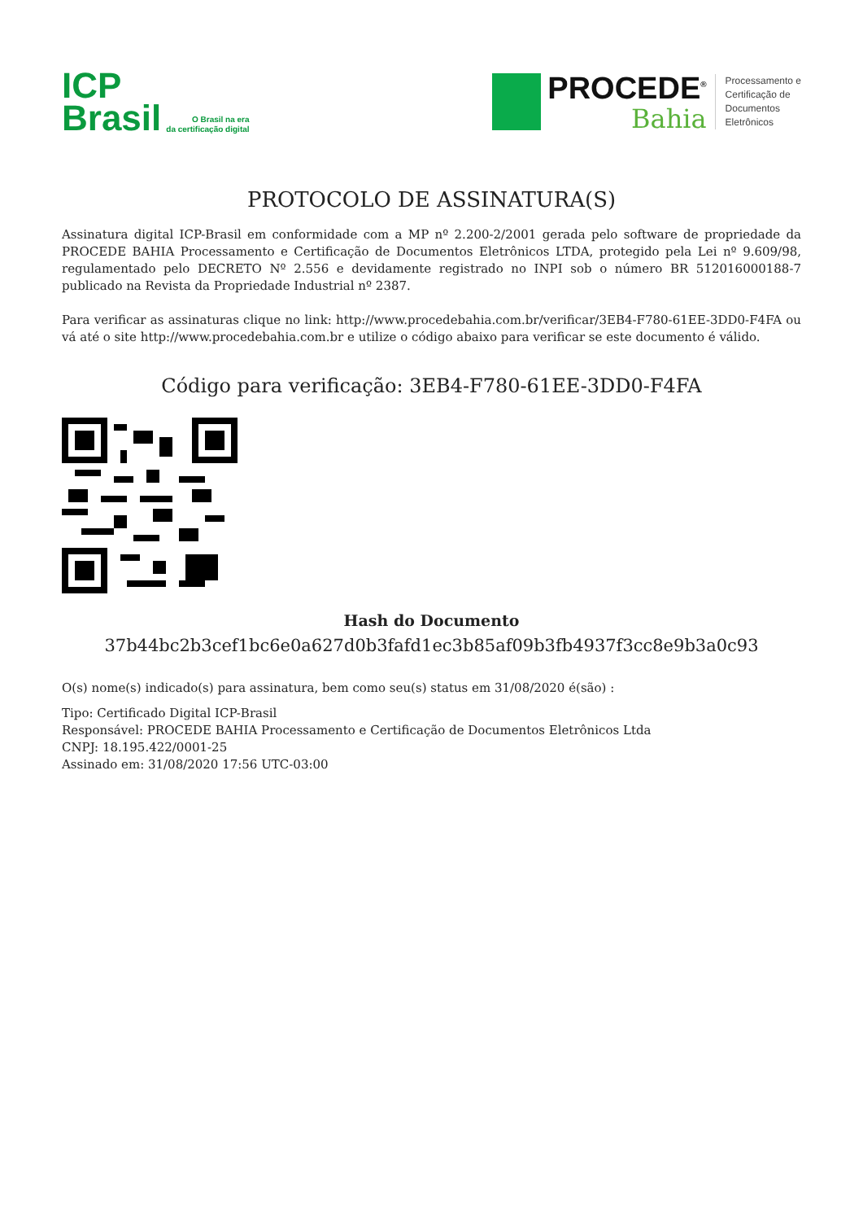ICP
Brasil
O Brasil na era
da certificação digital
PROCEDE<sup>®</sup>
Bahia
Processamento e
Certificação de
Documentos
Eletrônicos
PROTOCOLO DE ASSINATURA(S)
Assinatura digital ICP-Brasil em conformidade com a MP nº 2.200-2/2001 gerada pelo software de propriedade da PROCEDE BAHIA Processamento e Certificação de Documentos Eletrônicos LTDA, protegido pela Lei nº 9.609/98, regulamentado pelo DECRETO Nº 2.556 e devidamente registrado no INPI sob o número BR 512016000188-7 publicado na Revista da Propriedade Industrial nº 2387.
Para verificar as assinaturas clique no link: http://www.procedebahia.com.br/verificar/3EB4-F780-61EE-3DD0-F4FA ou vá até o site http://www.procedebahia.com.br e utilize o código abaixo para verificar se este documento é válido.
Código para verificação: 3EB4-F780-61EE-3DD0-F4FA
Hash do Documento
37b44bc2b3cef1bc6e0a627d0b3fafd1ec3b85af09b3fb4937f3cc8e9b3a0c93
O(s) nome(s) indicado(s) para assinatura, bem como seu(s) status em 31/08/2020 é(são) :
Tipo: Certificado Digital ICP-Brasil
Responsável: PROCEDE BAHIA Processamento e Certificação de Documentos Eletrônicos Ltda
CNPJ: 18.195.422/0001-25
Assinado em: 31/08/2020 17:56 UTC-03:00